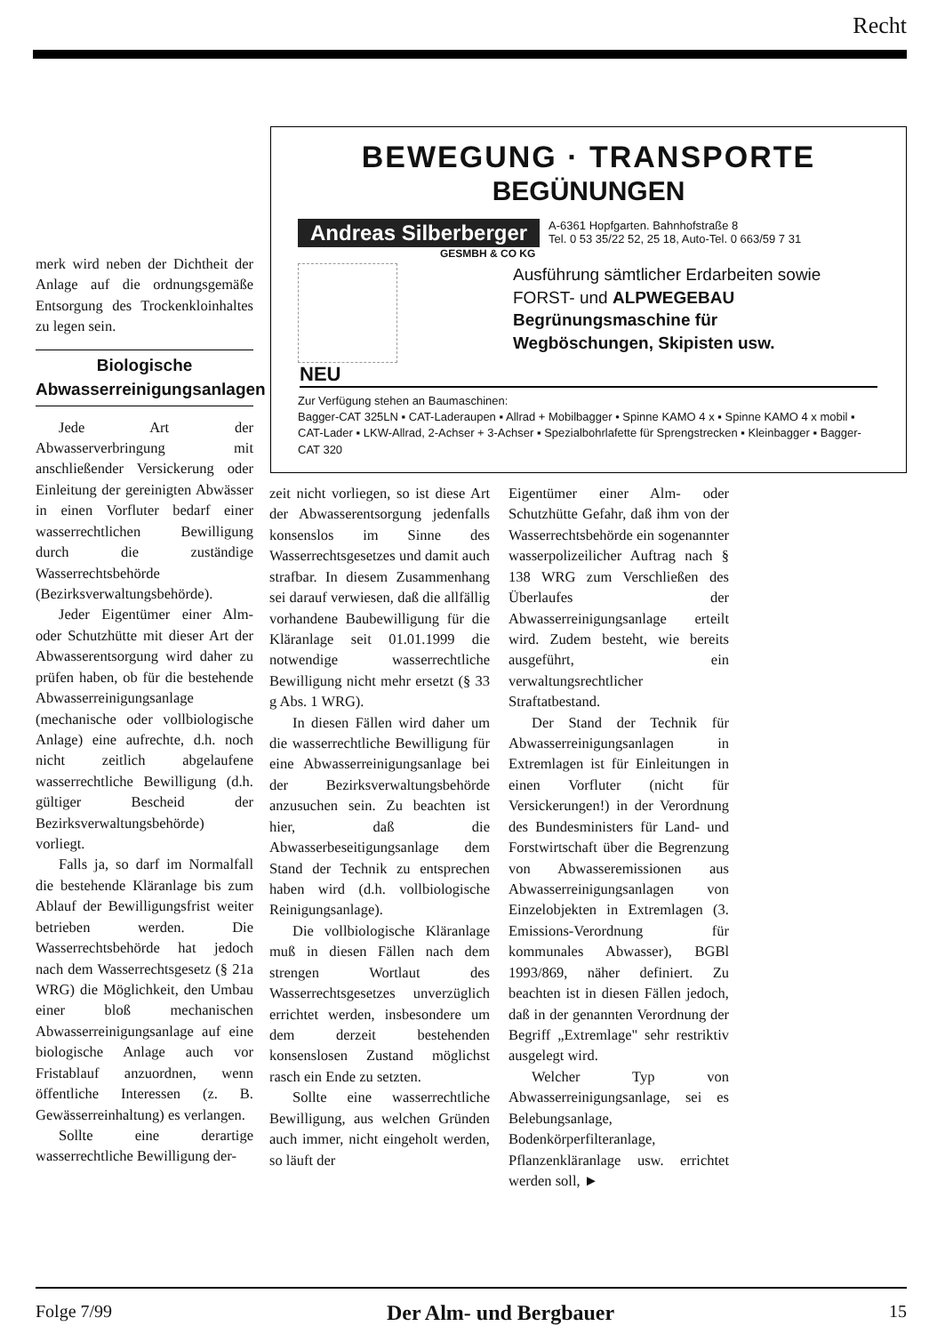Recht
BEWEGUNG · TRANSPORTE
BEGÜNUNGEN
Andreas Silberberger A-6361 Hopfgarten. Bahnhofstraße 8
Tel. 0 53 35/22 52, 25 18, Auto-Tel. 0 663/59 7 31
GESMBH & CO KG
Ausführung sämtlicher Erdarbeiten sowie
FORST- und ALPWEGEBAU
Begrünungsmaschine für
Wegböschungen, Skipisten usw.
NEU
Zur Verfügung stehen an Baumaschinen:
Bagger-CAT 325LN ▪ CAT-Laderaupen ▪ Allrad + Mobilbagger • Spinne KAMO 4 x ▪ Spinne KAMO 4 x mobil ▪ CAT-Lader ▪ LKW-Allrad, 2-Achser + 3-Achser ▪ Spezialbohrlafette für Sprengstrecken ▪ Kleinbagger ▪ Bagger-CAT 320
merk wird neben der Dichtheit der Anlage auf die ordnungsgemäße Entsorgung des Trockenkloinhaltes zu legen sein.
Biologische Abwasserreinigungsanlagen
Jede Art der Abwasserverbringung mit anschließender Versickerung oder Einleitung der gereinigten Abwässer in einen Vorfluter bedarf einer wasserrechtlichen Bewilligung durch die zuständige Wasserrechtsbehörde (Bezirksverwaltungsbehörde).
Jeder Eigentümer einer Alm- oder Schutzhütte mit dieser Art der Abwasserentsorgung wird daher zu prüfen haben, ob für die bestehende Abwasserreinigungsanlage (mechanische oder vollbiologische Anlage) eine aufrechte, d.h. noch nicht zeitlich abgelaufene wasserrechtliche Bewilligung (d.h. gültiger Bescheid der Bezirksverwaltungsbehörde) vorliegt.
Falls ja, so darf im Normalfall die bestehende Kläranlage bis zum Ablauf der Bewilligungsfrist weiter betrieben werden. Die Wasserrechtsbehörde hat jedoch nach dem Wasserrechtsgesetz (§ 21a WRG) die Möglichkeit, den Umbau einer bloß mechanischen Abwasserreinigungsanlage auf eine biologische Anlage auch vor Fristablauf anzuordnen, wenn öffentliche Interessen (z. B. Gewässerreinhaltung) es verlangen.
Sollte eine derartige wasserrechtliche Bewilligung der-
zeit nicht vorliegen, so ist diese Art der Abwasserentsorgung jedenfalls konsenslos im Sinne des Wasserrechtsgesetzes und damit auch strafbar. In diesem Zusammenhang sei darauf verwiesen, daß die allfällig vorhandene Baubewilligung für die Kläranlage seit 01.01.1999 die notwendige wasserrechtliche Bewilligung nicht mehr ersetzt (§ 33 g Abs. 1 WRG).
In diesen Fällen wird daher um die wasserrechtliche Bewilligung für eine Abwasserreinigungsanlage bei der Bezirksverwaltungsbehörde anzusuchen sein. Zu beachten ist hier, daß die Abwasserbeseitigungsanlage dem Stand der Technik zu entsprechen haben wird (d.h. vollbiologische Reinigungsanlage).
Die vollbiologische Kläranlage muß in diesen Fällen nach dem strengen Wortlaut des Wasserrechtsgesetzes unverzüglich errichtet werden, insbesondere um dem derzeit bestehenden konsenslosen Zustand möglichst rasch ein Ende zu setzten.
Sollte eine wasserrechtliche Bewilligung, aus welchen Gründen auch immer, nicht eingeholt werden, so läuft der
Eigentümer einer Alm- oder Schutzhütte Gefahr, daß ihm von der Wasserrechtsbehörde ein sogenannter wasserpolizeilicher Auftrag nach § 138 WRG zum Verschließen des Überlaufes der Abwasserreinigungsanlage erteilt wird. Zudem besteht, wie bereits ausgeführt, ein verwaltungsrechtlicher Straftatbestand.
Der Stand der Technik für Abwasserreinigungsanlagen in Extremlagen ist für Einleitungen in einen Vorfluter (nicht für Versickerungen!) in der Verordnung des Bundesministers für Land- und Forstwirtschaft über die Begrenzung von Abwasseremissionen aus Abwasserreinigungsanlagen von Einzelobjekten in Extremlagen (3. Emissions-Verordnung für kommunales Abwasser), BGBl 1993/869, näher definiert. Zu beachten ist in diesen Fällen jedoch, daß in der genannten Verordnung der Begriff „Extremlage" sehr restriktiv ausgelegt wird.
Welcher Typ von Abwasserreinigungsanlage, sei es Belebungsanlage, Bodenkörperfilteranlage, Pflanzenkläranlage usw. errichtet werden soll, ►
Folge 7/99 Der Alm- und Bergbauer 15